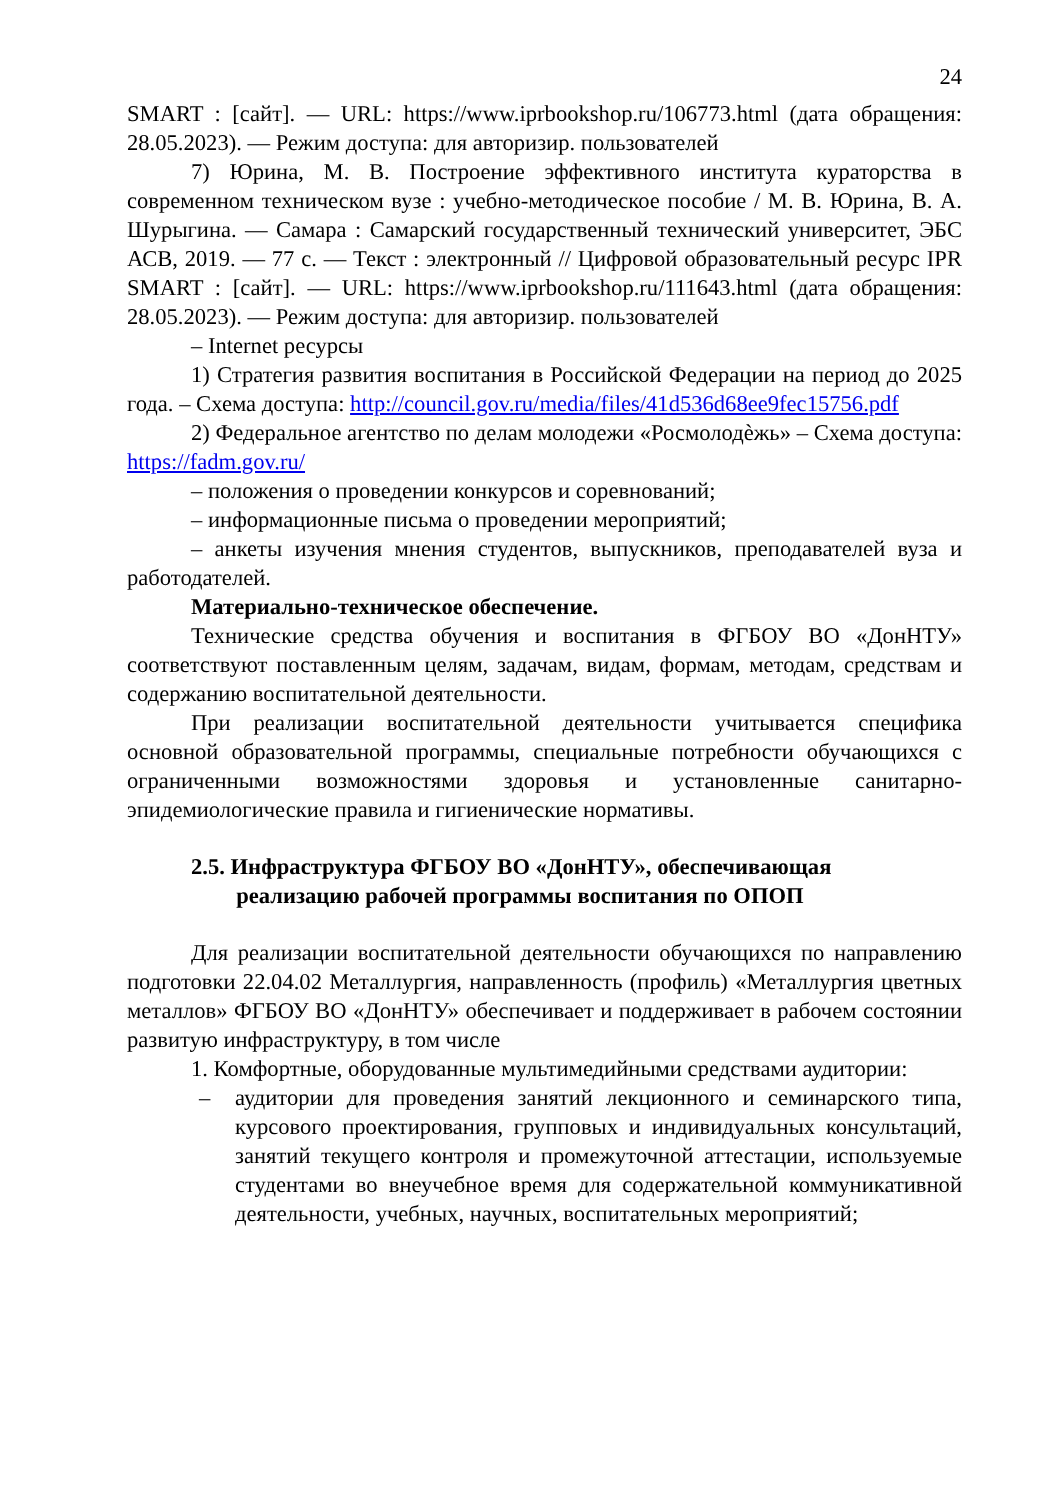24
SMART : [сайт]. — URL: https://www.iprbookshop.ru/106773.html (дата обращения: 28.05.2023). — Режим доступа: для авторизир. пользователей
7) Юрина, М. В. Построение эффективного института кураторства в современном техническом вузе : учебно-методическое пособие / М. В. Юрина, В. А. Шурыгина. — Самара : Самарский государственный технический университет, ЭБС АСВ, 2019. — 77 с. — Текст : электронный // Цифровой образовательный ресурс IPR SMART : [сайт]. — URL: https://www.iprbookshop.ru/111643.html (дата обращения: 28.05.2023). — Режим доступа: для авторизир. пользователей
– Internet ресурсы
1) Стратегия развития воспитания в Российской Федерации на период до 2025 года. – Схема доступа: http://council.gov.ru/media/files/41d536d68ee9fec15756.pdf
2) Федеральное агентство по делам молодежи «Росмолодѐжь» – Схема доступа: https://fadm.gov.ru/
– положения о проведении конкурсов и соревнований;
– информационные письма о проведении мероприятий;
– анкеты изучения мнения студентов, выпускников, преподавателей вуза и работодателей.
Материально-техническое обеспечение.
Технические средства обучения и воспитания в ФГБОУ ВО «ДонНТУ» соответствуют поставленным целям, задачам, видам, формам, методам, средствам и содержанию воспитательной деятельности.
При реализации воспитательной деятельности учитывается специфика основной образовательной программы, специальные потребности обучающихся с ограниченными возможностями здоровья и установленные санитарно-эпидемиологические правила и гигиенические нормативы.
2.5. Инфраструктура ФГБОУ ВО «ДонНТУ», обеспечивающая
реализацию рабочей программы воспитания по ОПОП
Для реализации воспитательной деятельности обучающихся по направлению подготовки 22.04.02 Металлургия, направленность (профиль) «Металлургия цветных металлов» ФГБОУ ВО «ДонНТУ» обеспечивает и поддерживает в рабочем состоянии развитую инфраструктуру, в том числе
1. Комфортные, оборудованные мультимедийными средствами аудитории:
– аудитории для проведения занятий лекционного и семинарского типа, курсового проектирования, групповых и индивидуальных консультаций, занятий текущего контроля и промежуточной аттестации, используемые студентами во внеучебное время для содержательной коммуникативной деятельности, учебных, научных, воспитательных мероприятий;